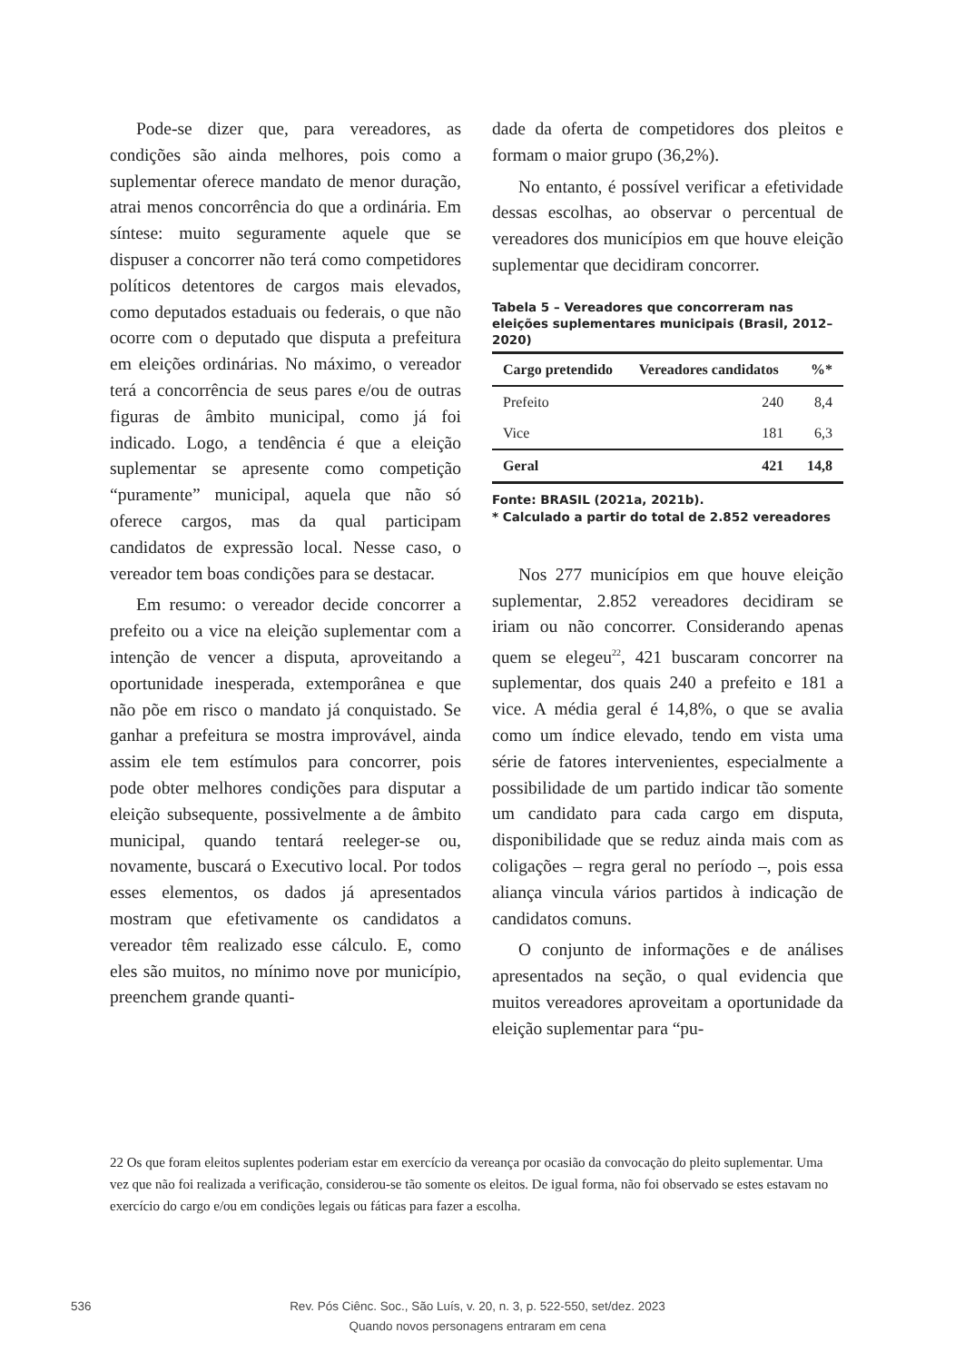Pode-se dizer que, para vereadores, as condições são ainda melhores, pois como a suplementar oferece mandato de menor duração, atrai menos concorrência do que a ordinária. Em síntese: muito seguramente aquele que se dispuser a concorrer não terá como competidores políticos detentores de cargos mais elevados, como deputados estaduais ou federais, o que não ocorre com o deputado que disputa a prefeitura em eleições ordinárias. No máximo, o vereador terá a concorrência de seus pares e/ou de outras figuras de âmbito municipal, como já foi indicado. Logo, a tendência é que a eleição suplementar se apresente como competição “puramente” municipal, aquela que não só oferece cargos, mas da qual participam candidatos de expressão local. Nesse caso, o vereador tem boas condições para se destacar.
Em resumo: o vereador decide concorrer a prefeito ou a vice na eleição suplementar com a intenção de vencer a disputa, aproveitando a oportunidade inesperada, extemporânea e que não põe em risco o mandato já conquistado. Se ganhar a prefeitura se mostra improvável, ainda assim ele tem estímulos para concorrer, pois pode obter melhores condições para disputar a eleição subsequente, possivelmente a de âmbito municipal, quando tentará reeleger-se ou, novamente, buscará o Executivo local. Por todos esses elementos, os dados já apresentados mostram que efetivamente os candidatos a vereador têm realizado esse cálculo. E, como eles são muitos, no mínimo nove por município, preenchem grande quanti-
dade da oferta de competidores dos pleitos e formam o maior grupo (36,2%).
No entanto, é possível verificar a efetividade dessas escolhas, ao observar o percentual de vereadores dos municípios em que houve eleição suplementar que decidiram concorrer.
Tabela 5 – Vereadores que concorreram nas eleições suplementares municipais (Brasil, 2012–2020)
| Cargo pretendido | Vereadores candidatos | %* |
| --- | --- | --- |
| Prefeito | 240 | 8,4 |
| Vice | 181 | 6,3 |
| Geral | 421 | 14,8 |
Fonte: BRASIL (2021a, 2021b).
* Calculado a partir do total de 2.852 vereadores
Nos 277 municípios em que houve eleição suplementar, 2.852 vereadores decidiram se iriam ou não concorrer. Considerando apenas quem se elegeu<sup>22</sup>, 421 buscaram concorrer na suplementar, dos quais 240 a prefeito e 181 a vice. A média geral é 14,8%, o que se avalia como um índice elevado, tendo em vista uma série de fatores intervenientes, especialmente a possibilidade de um partido indicar tão somente um candidato para cada cargo em disputa, disponibilidade que se reduz ainda mais com as coligações – regra geral no período –, pois essa aliança vincula vários partidos à indicação de candidatos comuns.
O conjunto de informações e de análises apresentados na seção, o qual evidencia que muitos vereadores aproveitam a oportunidade da eleição suplementar para “pu-
22 Os que foram eleitos suplentes poderiam estar em exercício da vereança por ocasião da convocação do pleito suplementar. Uma vez que não foi realizada a verificação, considerou-se tão somente os eleitos. De igual forma, não foi observado se estes estavam no exercício do cargo e/ou em condições legais ou fáticas para fazer a escolha.
536
Rev. Pós Ciênc. Soc., São Luís, v. 20, n. 3, p. 522-550, set/dez. 2023
Quando novos personagens entraram em cena